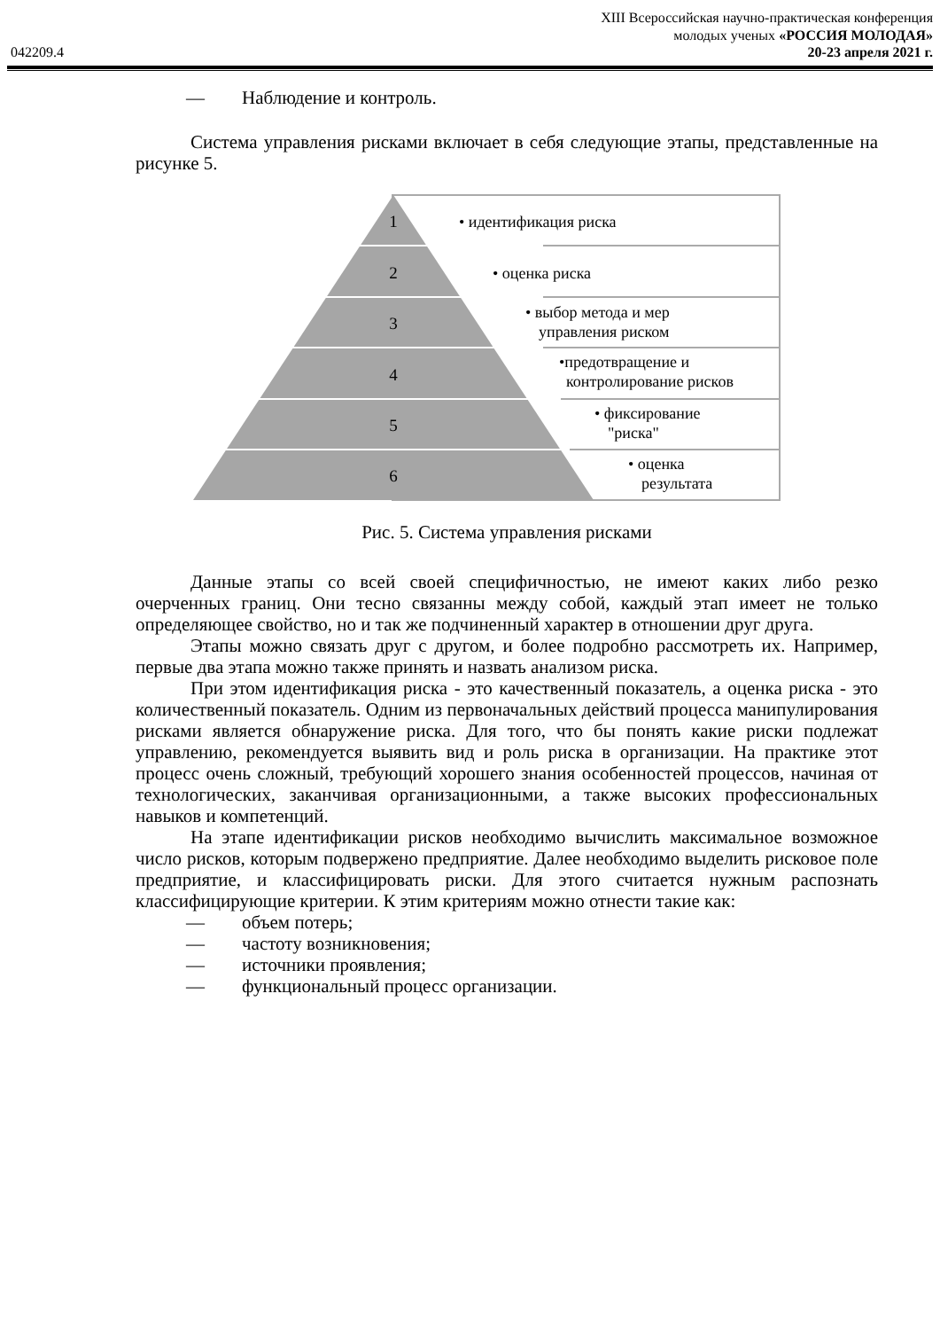XIII Всероссийская научно-практическая конференция
молодых ученых «РОССИЯ МОЛОДАЯ»
042209.4 20-23 апреля 2021 г.
— Наблюдение и контроль.
Система управления рисками включает в себя следующие этапы, представленные на рисунке 5.
1
2
3
4
5
6
• идентификация риска
• оценка риска
• выбор метода и мер
управления риском
•предотвращение и
контролирование рисков
• фиксирование
"риска"
• оценка
результата
Рис. 5. Система управления рисками
Данные этапы со всей своей специфичностью, не имеют каких либо резко очерченных границ. Они тесно связанны между собой, каждый этап имеет не только определяющее свойство, но и так же подчиненный характер в отношении друг друга.
Этапы можно связать друг с другом, и более подробно рассмотреть их. Например, первые два этапа можно также принять и назвать анализом риска.
При этом идентификация риска - это качественный показатель, а оценка риска - это количественный показатель. Одним из первоначальных действий процесса манипулирования рисками является обнаружение риска. Для того, что бы понять какие риски подлежат управлению, рекомендуется выявить вид и роль риска в организации. На практике этот процесс очень сложный, требующий хорошего знания особенностей процессов, начиная от технологических, заканчивая организационными, а также высоких профессиональных навыков и компетенций.
На этапе идентификации рисков необходимо вычислить максимальное возможное число рисков, которым подвержено предприятие. Далее необходимо выделить рисковое поле предприятие, и классифицировать риски. Для этого считается нужным распознать классифицирующие критерии. К этим критериям можно отнести такие как:
— объем потерь;
— частоту возникновения;
— источники проявления;
— функциональный процесс организации.